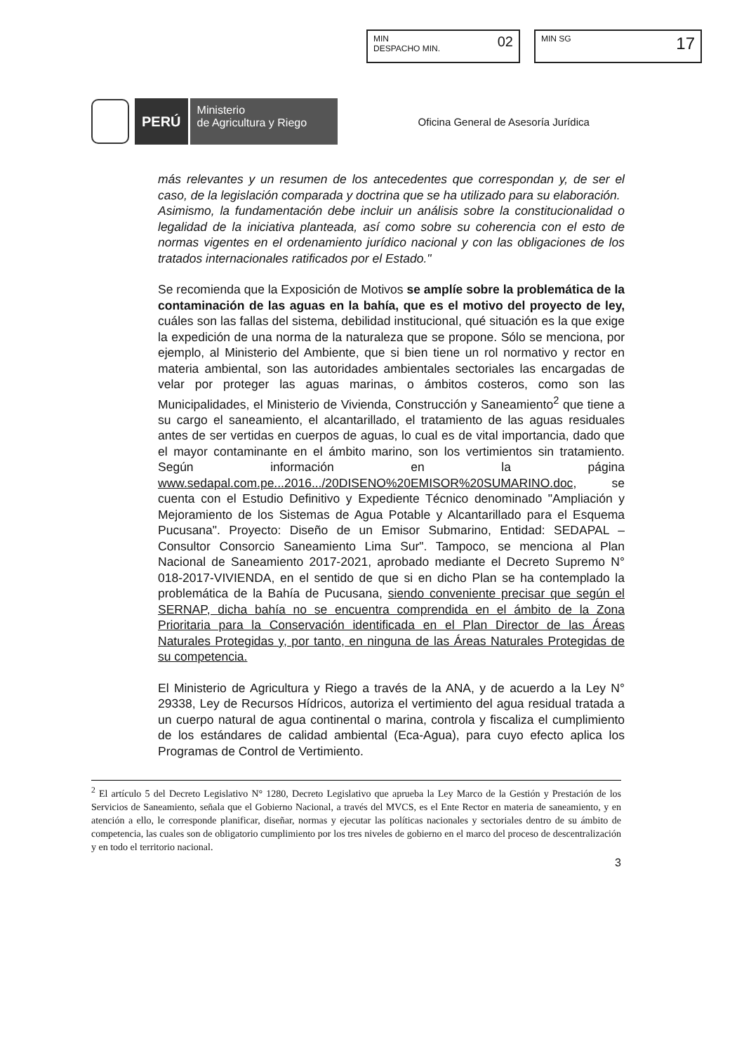MIN
DESPACHO MIN.
02
MIN SG
17
PERÚ
Ministerio
de Agricultura y Riego
Oficina General de Asesoría Jurídica
más relevantes y un resumen de los antecedentes que correspondan y, de ser el caso, de la legislación comparada y doctrina que se ha utilizado para su elaboración.
Asimismo, la fundamentación debe incluir un análisis sobre la constitucionalidad o legalidad de la iniciativa planteada, así como sobre su coherencia con el esto de normas vigentes en el ordenamiento jurídico nacional y con las obligaciones de los tratados internacionales ratificados por el Estado."
Se recomienda que la Exposición de Motivos se amplíe sobre la problemática de la contaminación de las aguas en la bahía, que es el motivo del proyecto de ley, cuáles son las fallas del sistema, debilidad institucional, qué situación es la que exige la expedición de una norma de la naturaleza que se propone. Sólo se menciona, por ejemplo, al Ministerio del Ambiente, que si bien tiene un rol normativo y rector en materia ambiental, son las autoridades ambientales sectoriales las encargadas de velar por proteger las aguas marinas, o ámbitos costeros, como son las Municipalidades, el Ministerio de Vivienda, Construcción y Saneamiento<sup>2</sup> que tiene a su cargo el saneamiento, el alcantarillado, el tratamiento de las aguas residuales antes de ser vertidas en cuerpos de aguas, lo cual es de vital importancia, dado que el mayor contaminante en el ámbito marino, son los vertimientos sin tratamiento. Según información en la página www.sedapal.com.pe...2016.../20DISENO%20EMISOR%20SUMARINO.doc, se cuenta con el Estudio Definitivo y Expediente Técnico denominado "Ampliación y Mejoramiento de los Sistemas de Agua Potable y Alcantarillado para el Esquema Pucusana". Proyecto: Diseño de un Emisor Submarino, Entidad: SEDAPAL – Consultor Consorcio Saneamiento Lima Sur". Tampoco, se menciona al Plan Nacional de Saneamiento 2017-2021, aprobado mediante el Decreto Supremo N° 018-2017-VIVIENDA, en el sentido de que si en dicho Plan se ha contemplado la problemática de la Bahía de Pucusana, siendo conveniente precisar que según el SERNAP, dicha bahía no se encuentra comprendida en el ámbito de la Zona Prioritaria para la Conservación identificada en el Plan Director de las Áreas Naturales Protegidas y, por tanto, en ninguna de las Áreas Naturales Protegidas de su competencia.
El Ministerio de Agricultura y Riego a través de la ANA, y de acuerdo a la Ley N° 29338, Ley de Recursos Hídricos, autoriza el vertimiento del agua residual tratada a un cuerpo natural de agua continental o marina, controla y fiscaliza el cumplimiento de los estándares de calidad ambiental (Eca-Agua), para cuyo efecto aplica los Programas de Control de Vertimiento.
<sup>2</sup> El artículo 5 del Decreto Legislativo N° 1280, Decreto Legislativo que aprueba la Ley Marco de la Gestión y Prestación de los Servicios de Saneamiento, señala que el Gobierno Nacional, a través del MVCS, es el Ente Rector en materia de saneamiento, y en atención a ello, le corresponde planificar, diseñar, normas y ejecutar las políticas nacionales y sectoriales dentro de su ámbito de competencia, las cuales son de obligatorio cumplimiento por los tres niveles de gobierno en el marco del proceso de descentralización y en todo el territorio nacional.
3